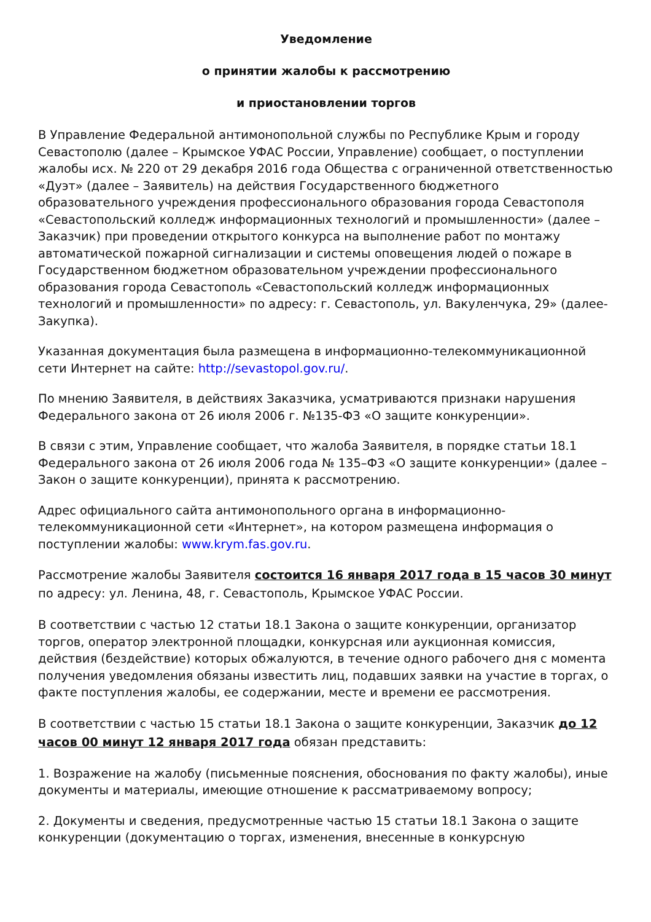Уведомление
о принятии жалобы к рассмотрению
и приостановлении торгов
В Управление Федеральной антимонопольной службы по Республике Крым и городу Севастополю (далее – Крымское УФАС России, Управление) сообщает, о поступлении жалобы исх. № 220 от 29 декабря 2016 года Общества с ограниченной ответственностью «Дуэт» (далее – Заявитель) на действия Государственного бюджетного образовательного учреждения профессионального образования города Севастополя «Севастопольский колледж информационных технологий и промышленности» (далее – Заказчик) при проведении открытого конкурса на выполнение работ по монтажу автоматической пожарной сигнализации и системы оповещения людей о пожаре в Государственном бюджетном образовательном учреждении профессионального образования города Севастополь «Севастопольский колледж информационных технологий и промышленности» по адресу: г. Севастополь, ул. Вакуленчука, 29» (далее-Закупка).
Указанная документация была размещена в информационно-телекоммуникационной сети Интернет на сайте: http://sevastopol.gov.ru/.
По мнению Заявителя, в действиях Заказчика, усматриваются признаки нарушения Федерального закона от 26 июля 2006 г. №135-ФЗ «О защите конкуренции».
В связи с этим, Управление сообщает, что жалоба Заявителя, в порядке статьи 18.1 Федерального закона от 26 июля 2006 года № 135–ФЗ «О защите конкуренции» (далее – Закон о защите конкуренции), принята к рассмотрению.
Адрес официального сайта антимонопольного органа в информационно-телекоммуникационной сети «Интернет», на котором размещена информация о поступлении жалобы: www.krym.fas.gov.ru.
Рассмотрение жалобы Заявителя состоится 16 января 2017 года в 15 часов 30 минут по адресу: ул. Ленина, 48, г. Севастополь, Крымское УФАС России.
В соответствии с частью 12 статьи 18.1 Закона о защите конкуренции, организатор торгов, оператор электронной площадки, конкурсная или аукционная комиссия, действия (бездействие) которых обжалуются, в течение одного рабочего дня с момента получения уведомления обязаны известить лиц, подавших заявки на участие в торгах, о факте поступления жалобы, ее содержании, месте и времени ее рассмотрения.
В соответствии с частью 15 статьи 18.1 Закона о защите конкуренции, Заказчик до 12 часов 00 минут 12 января 2017 года обязан представить:
1. Возражение на жалобу (письменные пояснения, обоснования по факту жалобы), иные документы и материалы, имеющие отношение к рассматриваемому вопросу;
2. Документы и сведения, предусмотренные частью 15 статьи 18.1 Закона о защите конкуренции (документацию о торгах, изменения, внесенные в конкурсную